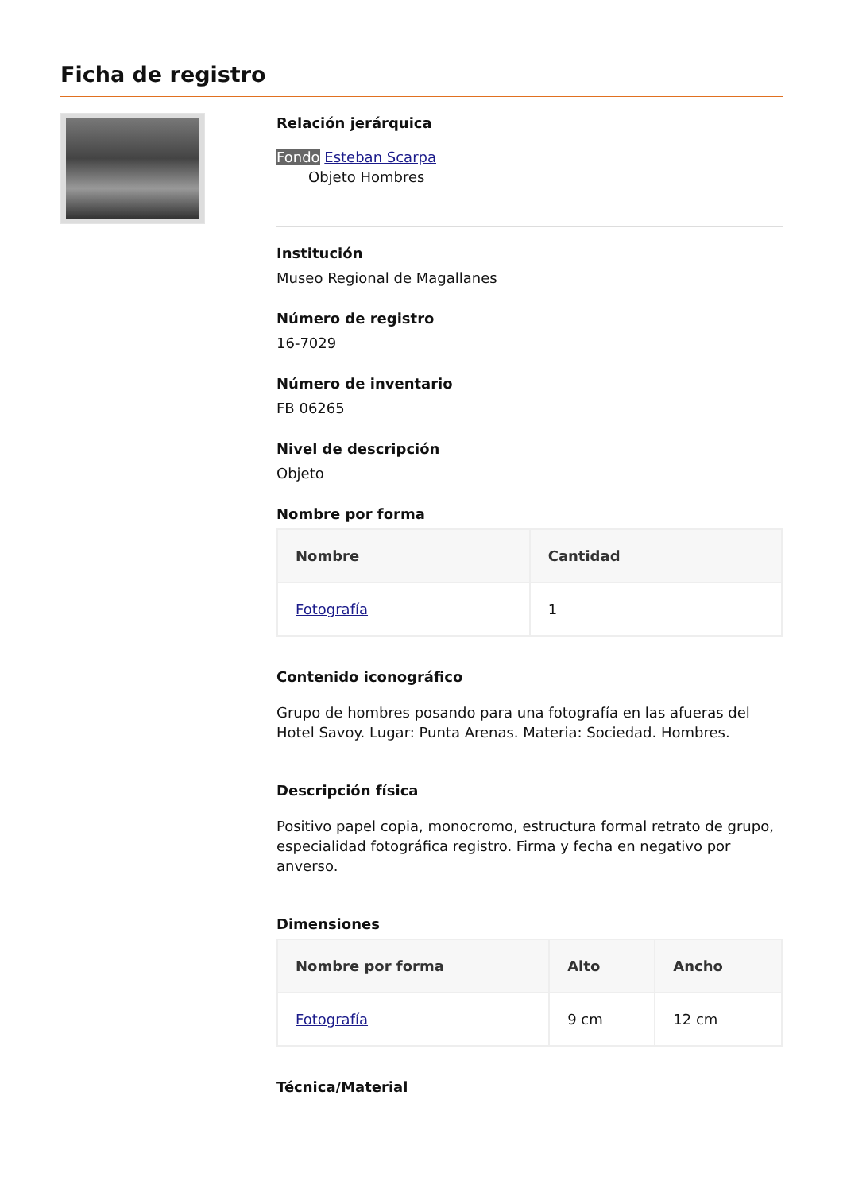Ficha de registro
Relación jerárquica
Fondo Esteban Scarpa
Objeto Hombres
Institución
Museo Regional de Magallanes
Número de registro
16-7029
Número de inventario
FB 06265
Nivel de descripción
Objeto
Nombre por forma
| Nombre | Cantidad |
| --- | --- |
| Fotografía | 1 |
Contenido iconográfico
Grupo de hombres posando para una fotografía en las afueras del Hotel Savoy. Lugar: Punta Arenas. Materia: Sociedad. Hombres.
Descripción física
Positivo papel copia, monocromo, estructura formal retrato de grupo, especialidad fotográfica registro. Firma y fecha en negativo por anverso.
Dimensiones
| Nombre por forma | Alto | Ancho |
| --- | --- | --- |
| Fotografía | 9 cm | 12 cm |
Técnica/Material